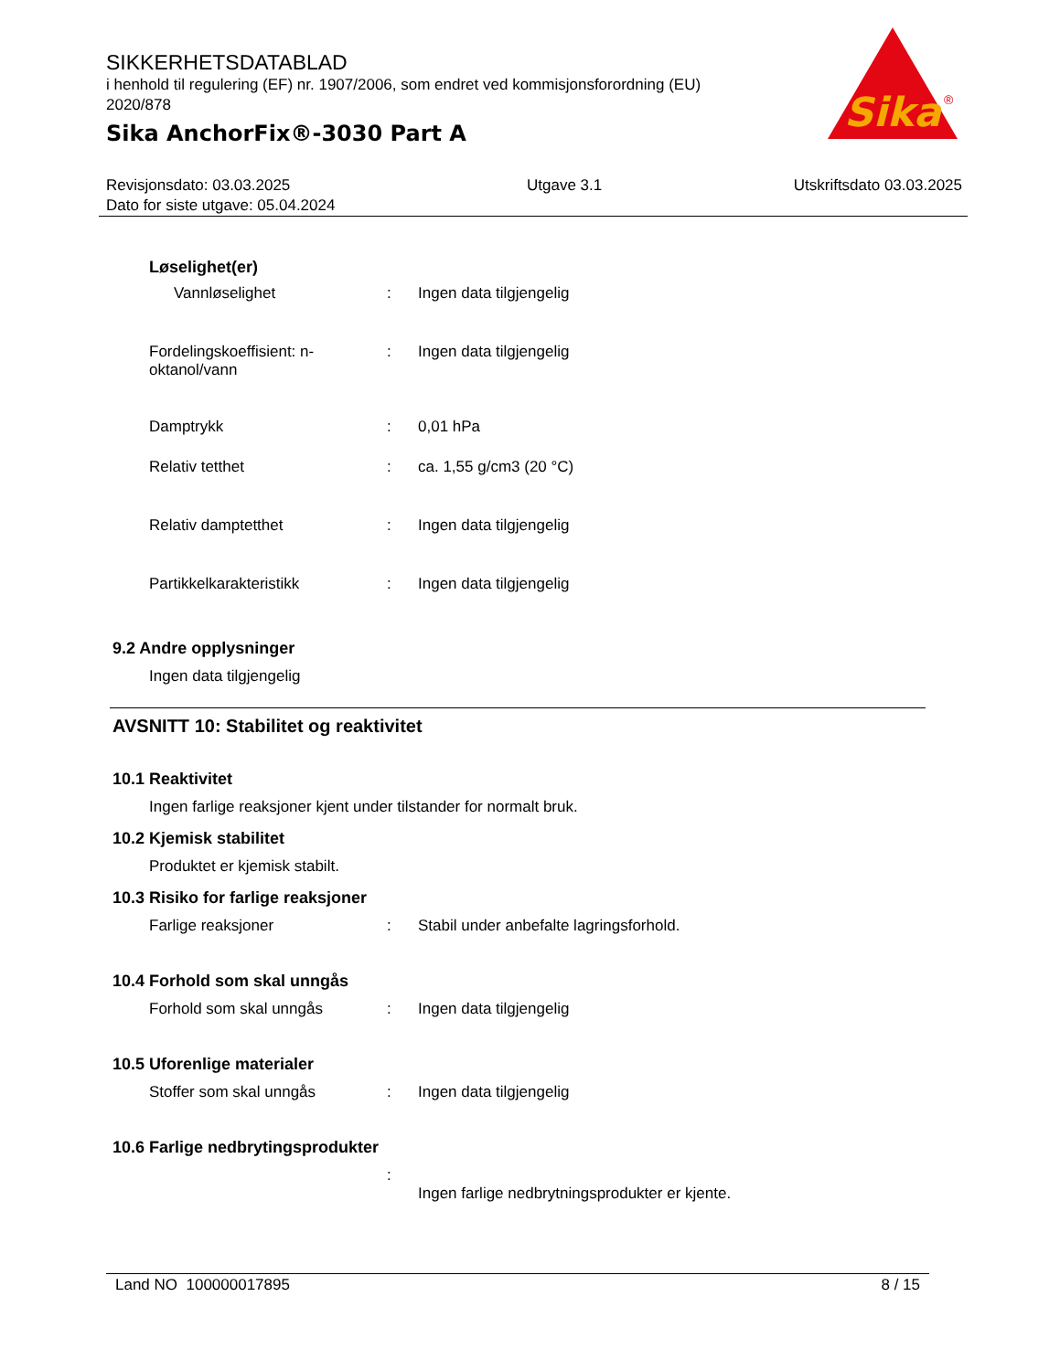SIKKERHETSDATABLAD
i henhold til regulering (EF) nr. 1907/2006, som endret ved kommisjonsforordning (EU) 2020/878
Sika AnchorFix®-3030 Part A
Sika
®
Revisjonsdato: 03.03.2025
Dato for siste utgave: 05.04.2024
Utgave 3.1 Utskriftsdato 03.03.2025
Løselighet(er)
Vannløselighet : Ingen data tilgjengelig
Fordelingskoeffisient: n-oktanol/vann
: Ingen data tilgjengelig
Damptrykk : 0,01 hPa
Relativ tetthet : ca. 1,55 g/cm3 (20 °C)
Relativ damptetthet : Ingen data tilgjengelig
Partikkelkarakteristikk : Ingen data tilgjengelig
9.2 Andre opplysninger
Ingen data tilgjengelig
AVSNITT 10: Stabilitet og reaktivitet
10.1 Reaktivitet
Ingen farlige reaksjoner kjent under tilstander for normalt bruk.
10.2 Kjemisk stabilitet
Produktet er kjemisk stabilt.
10.3 Risiko for farlige reaksjoner
Farlige reaksjoner : Stabil under anbefalte lagringsforhold.
10.4 Forhold som skal unngås
Forhold som skal unngås : Ingen data tilgjengelig
10.5 Uforenlige materialer
Stoffer som skal unngås : Ingen data tilgjengelig
10.6 Farlige nedbrytingsprodukter
:
Ingen farlige nedbrytningsprodukter er kjente.
Land NO 100000017895 8 / 15